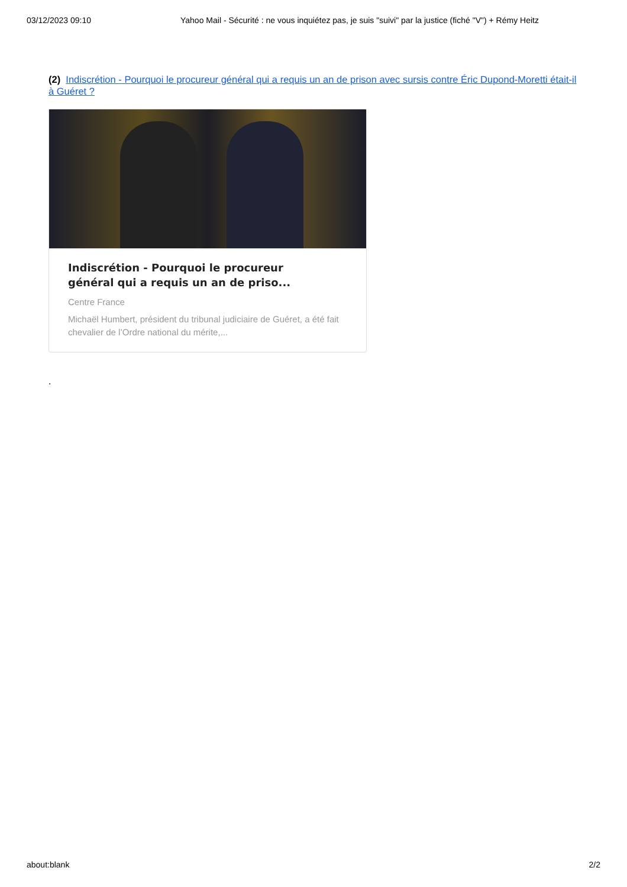03/12/2023 09:10 Yahoo Mail - Sécurité : ne vous inquiétez pas, je suis "suivi" par la justice (fiché "V") + Rémy Heitz
(2) Indiscrétion - Pourquoi le procureur général qui a requis un an de prison avec sursis contre Éric Dupond-Moretti était-il à Guéret ?
Indiscrétion - Pourquoi le procureur général qui a requis un an de priso...
Centre France
Michaël Humbert, président du tribunal judiciaire de Guéret, a été fait chevalier de l’Ordre national du mérite,...
.
about:blank 2/2